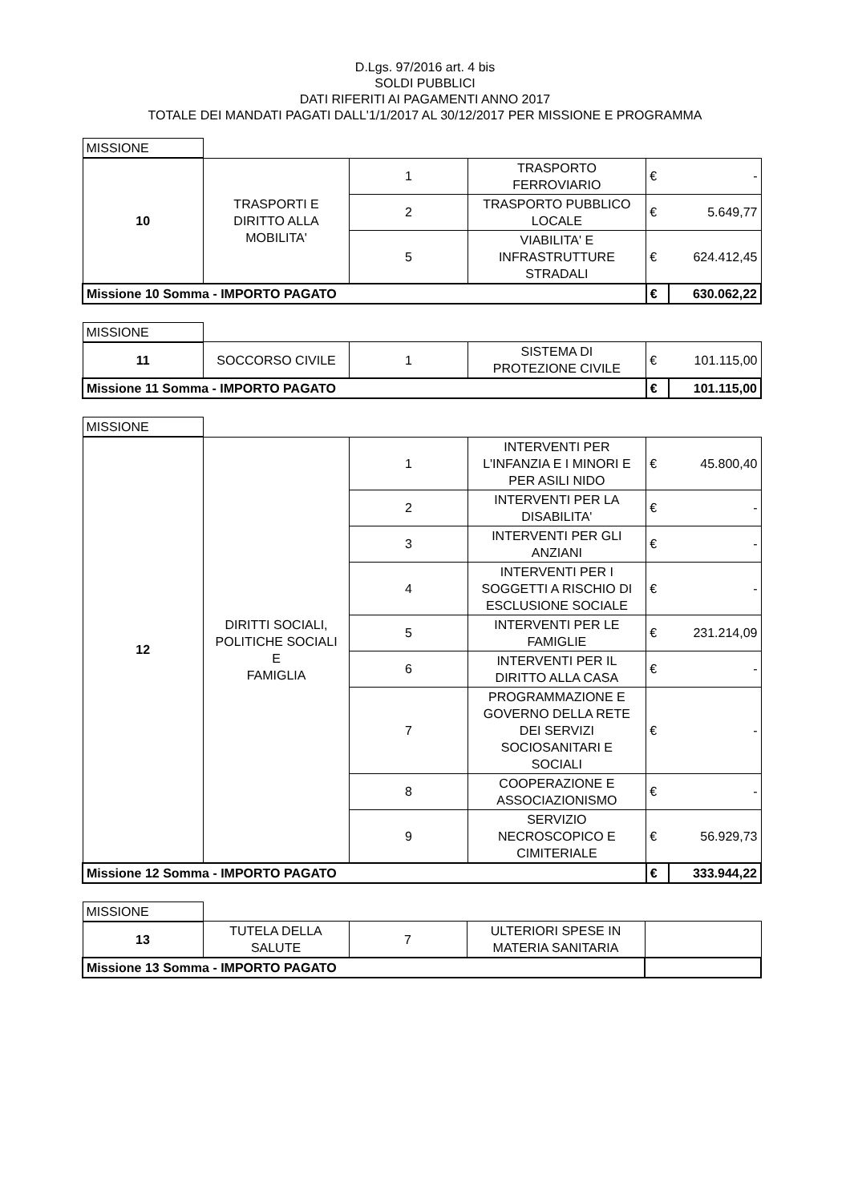D.Lgs. 97/2016 art. 4 bis
SOLDI PUBBLICI
DATI RIFERITI AI PAGAMENTI ANNO 2017
TOTALE DEI MANDATI PAGATI DALL'1/1/2017 AL 30/12/2017 PER MISSIONE E PROGRAMMA
| MISSIONE | | | | | |
| 10 | TRASPORTI E DIRITTO ALLA MOBILITA' | 1 | TRASPORTO FERROVIARIO | € | - |
| | | 2 | TRASPORTO PUBBLICO LOCALE | € | 5.649,77 |
| | | 5 | VIABILITA' E INFRASTRUTTURE STRADALI | € | 624.412,45 |
| Missione 10 Somma - IMPORTO PAGATO | | | | € | 630.062,22 |
| MISSIONE | | | | | |
| 11 | SOCCORSO CIVILE | 1 | SISTEMA DI PROTEZIONE CIVILE | € | 101.115,00 |
| Missione 11 Somma - IMPORTO PAGATO | | | | € | 101.115,00 |
| MISSIONE | | | | | |
| 12 | DIRITTI SOCIALI, POLITICHE SOCIALI E FAMIGLIA | 1 | INTERVENTI PER L'INFANZIA E I MINORI E PER ASILI NIDO | € | 45.800,40 |
| | | 2 | INTERVENTI PER LA DISABILITA' | € | - |
| | | 3 | INTERVENTI PER GLI ANZIANI | € | - |
| | | 4 | INTERVENTI PER I SOGGETTI A RISCHIO DI ESCLUSIONE SOCIALE | € | - |
| | | 5 | INTERVENTI PER LE FAMIGLIE | € | 231.214,09 |
| | | 6 | INTERVENTI PER IL DIRITTO ALLA CASA | € | - |
| | | 7 | PROGRAMMAZIONE E GOVERNO DELLA RETE DEI SERVIZI SOCIOSANITARI E SOCIALI | € | - |
| | | 8 | COOPERAZIONE E ASSOCIAZIONISMO | € | - |
| | | 9 | SERVIZIO NECROSCOPICO E CIMITERIALE | € | 56.929,73 |
| Missione 12 Somma - IMPORTO PAGATO | | | | € | 333.944,22 |
| MISSIONE | | | | |
| 13 | TUTELA DELLA SALUTE | 7 | ULTERIORI SPESE IN MATERIA SANITARIA | |
| Missione 13 Somma - IMPORTO PAGATO | | | | |